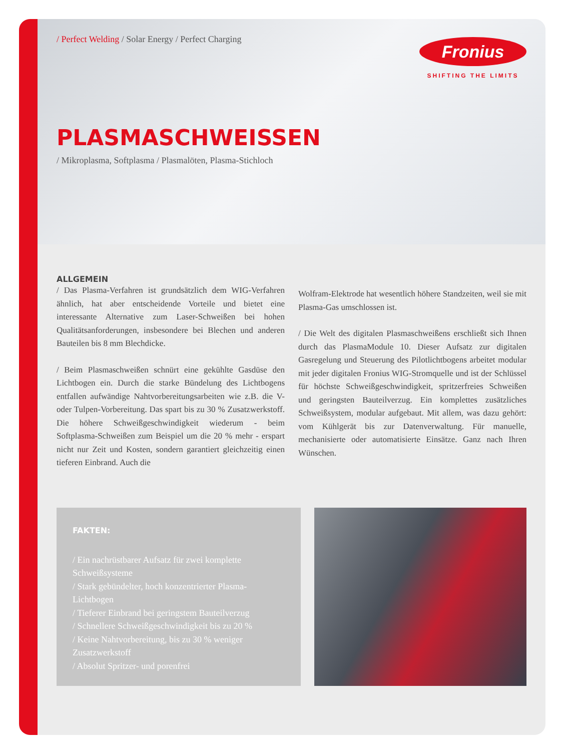/ Perfect Welding / Solar Energy / Perfect Charging
Fronius
SHIFTING THE LIMITS
PLASMASCHWEISSEN
/ Mikroplasma, Softplasma / Plasmalöten, Plasma-Stichloch
ALLGEMEIN
/ Das Plasma-Verfahren ist grundsätzlich dem WIG-Verfahren ähnlich, hat aber entscheidende Vorteile und bietet eine interessante Alternative zum Laser-Schweißen bei hohen Qualitätsanforderungen, insbesondere bei Blechen und anderen Bauteilen bis 8 mm Blechdicke.
/ Beim Plasmaschweißen schnürt eine gekühlte Gasdüse den Lichtbogen ein. Durch die starke Bündelung des Lichtbogens entfallen aufwändige Nahtvorbereitungsarbeiten wie z.B. die V- oder Tulpen-Vorbereitung. Das spart bis zu 30 % Zusatzwerkstoff. Die höhere Schweißgeschwindigkeit wiederum - beim Softplasma-Schweißen zum Beispiel um die 20 % mehr - erspart nicht nur Zeit und Kosten, sondern garantiert gleichzeitig einen tieferen Einbrand. Auch die
Wolfram-Elektrode hat wesentlich höhere Standzeiten, weil sie mit Plasma-Gas umschlossen ist.
/ Die Welt des digitalen Plasmaschweißens erschließt sich Ihnen durch das PlasmaModule 10. Dieser Aufsatz zur digitalen Gasregelung und Steuerung des Pilotlichtbogens arbeitet modular mit jeder digitalen Fronius WIG-Stromquelle und ist der Schlüssel für höchste Schweißgeschwindigkeit, spritzerfreies Schweißen und geringsten Bauteilverzug. Ein komplettes zusätzliches Schweißsystem, modular aufgebaut. Mit allem, was dazu gehört: vom Kühlgerät bis zur Datenverwaltung. Für manuelle, mechanisierte oder automatisierte Einsätze. Ganz nach Ihren Wünschen.
FAKTEN:
/ Ein nachrüstbarer Aufsatz für zwei komplette Schweißsysteme
/ Stark gebündelter, hoch konzentrierter Plasma-Lichtbogen
/ Tieferer Einbrand bei geringstem Bauteilverzug
/ Schnellere Schweißgeschwindigkeit bis zu 20 %
/ Keine Nahtvorbereitung, bis zu 30 % weniger Zusatzwerkstoff
/ Absolut Spritzer- und porenfrei